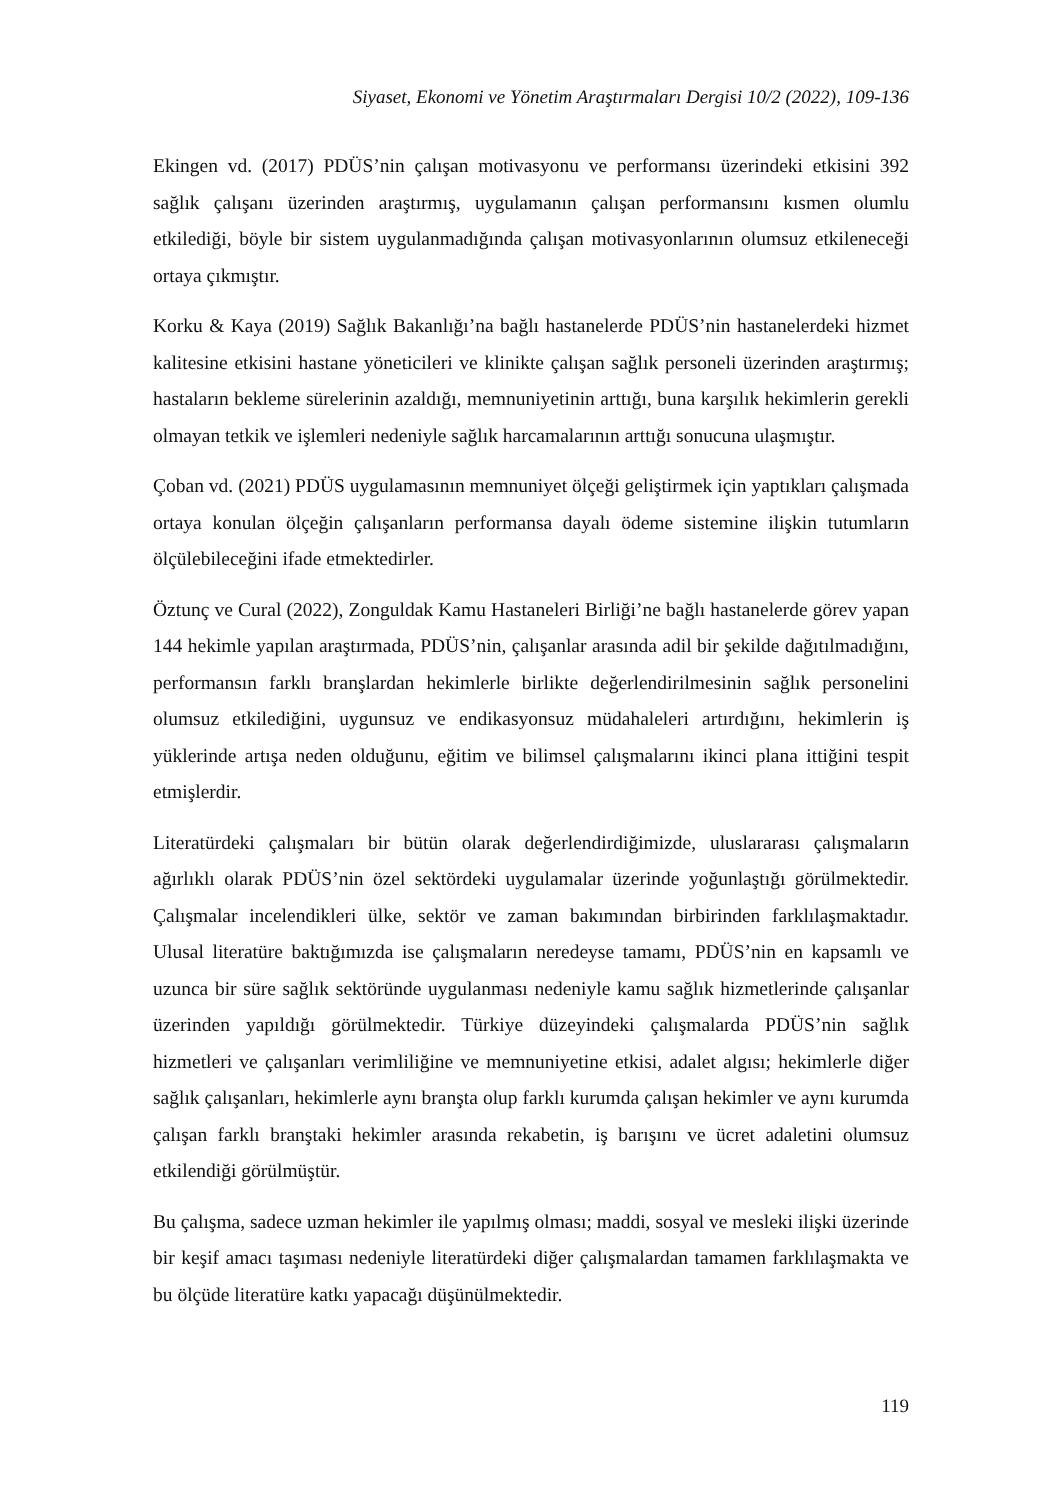Siyaset, Ekonomi ve Yönetim Araştırmaları Dergisi 10/2 (2022), 109-136
Ekingen vd. (2017) PDÜS’nin çalışan motivasyonu ve performansı üzerindeki etkisini 392 sağlık çalışanı üzerinden araştırmış, uygulamanın çalışan performansını kısmen olumlu etkilediği, böyle bir sistem uygulanmadığında çalışan motivasyonlarının olumsuz etkileneceği ortaya çıkmıştır.
Korku & Kaya (2019) Sağlık Bakanlığı’na bağlı hastanelerde PDÜS’nin hastanelerdeki hizmet kalitesine etkisini hastane yöneticileri ve klinikte çalışan sağlık personeli üzerinden araştırmış; hastaların bekleme sürelerinin azaldığı, memnuniyetinin arttığı, buna karşılık hekimlerin gerekli olmayan tetkik ve işlemleri nedeniyle sağlık harcamalarının arttığı sonucuna ulaşmıştır.
Çoban vd. (2021) PDÜS uygulamasının memnuniyet ölçeği geliştirmek için yaptıkları çalışmada ortaya konulan ölçeğin çalışanların performansa dayalı ödeme sistemine ilişkin tutumların ölçülebileceğini ifade etmektedirler.
Öztunç ve Cural (2022), Zonguldak Kamu Hastaneleri Birliği’ne bağlı hastanelerde görev yapan 144 hekimle yapılan araştırmada, PDÜS’nin, çalışanlar arasında adil bir şekilde dağıtılmadığını, performansın farklı branşlardan hekimlerle birlikte değerlendirilmesinin sağlık personelini olumsuz etkilediğini, uygunsuz ve endikasyonsuz müdahaleleri artırdığını, hekimlerin iş yüklerinde artışa neden olduğunu, eğitim ve bilimsel çalışmalarını ikinci plana ittiğini tespit etmişlerdir.
Literatürdeki çalışmaları bir bütün olarak değerlendirdiğimizde, uluslararası çalışmaların ağırlıklı olarak PDÜS’nin özel sektördeki uygulamalar üzerinde yoğunlaştığı görülmektedir. Çalışmalar incelendikleri ülke, sektör ve zaman bakımından birbirinden farklılaşmaktadır. Ulusal literatüre baktığımızda ise çalışmaların neredeyse tamamı, PDÜS’nin en kapsamlı ve uzunca bir süre sağlık sektöründe uygulanması nedeniyle kamu sağlık hizmetlerinde çalışanlar üzerinden yapıldığı görülmektedir. Türkiye düzeyindeki çalışmalarda PDÜS’nin sağlık hizmetleri ve çalışanları verimliliğine ve memnuniyetine etkisi, adalet algısı; hekimlerle diğer sağlık çalışanları, hekimlerle aynı branşta olup farklı kurumda çalışan hekimler ve aynı kurumda çalışan farklı branştaki hekimler arasında rekabetin, iş barışını ve ücret adaletini olumsuz etkilendiği görülmüştür.
Bu çalışma, sadece uzman hekimler ile yapılmış olması; maddi, sosyal ve mesleki ilişki üzerinde bir keşif amacı taşıması nedeniyle literatürdeki diğer çalışmalardan tamamen farklılaşmakta ve bu ölçüde literatüre katkı yapacağı düşünülmektedir.
119